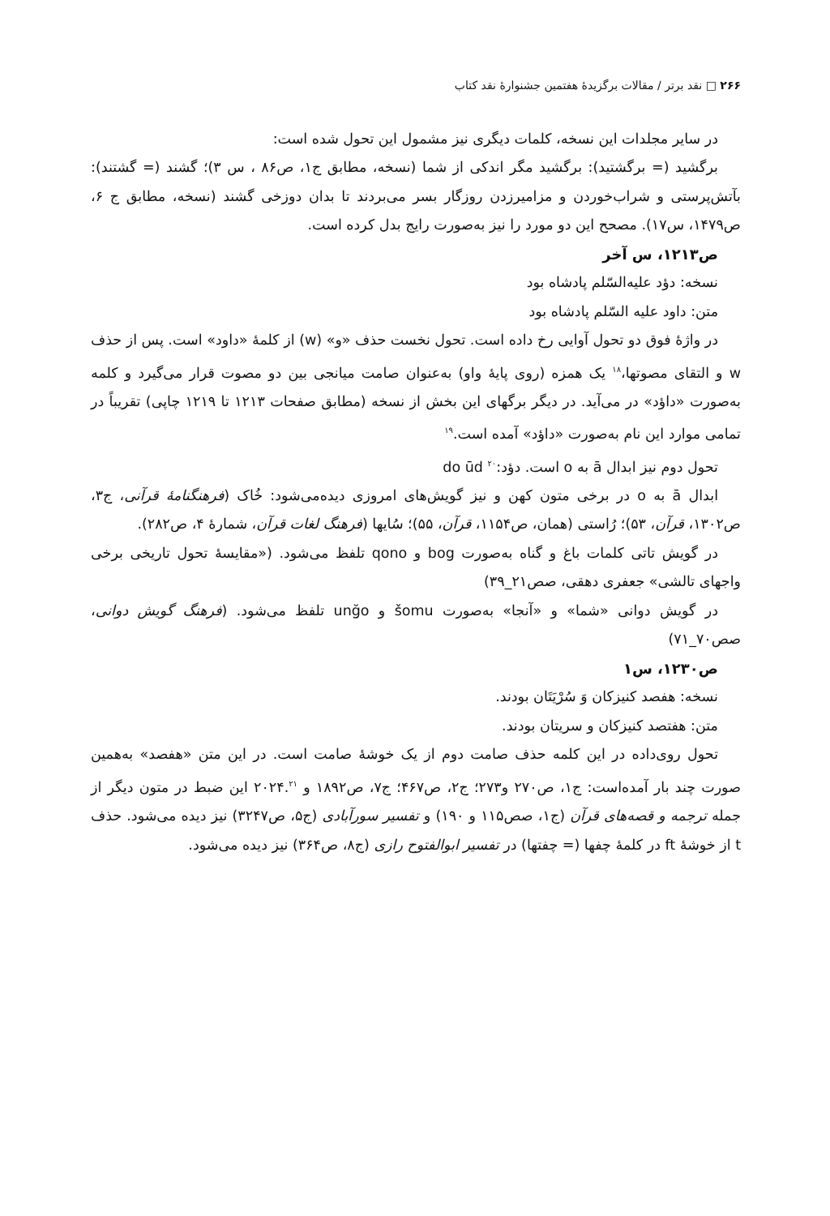۲۶۶ □ نقد برتر / مقالات برگزیدهٔ هفتمین جشنوارهٔ نقد کتاب
در سایر مجلدات این نسخه، کلمات دیگری نیز مشمول این تحول شده است:
برگشید (= برگشتید): برگشید مگر اندکی از شما (نسخه، مطابق ج۱، ص۸۶ ، س ۳)؛ گشند (= گشتند): بآتش‌پرستی و شراب‌خوردن و مزامیرزدن روزگار بسر می‌بردند تا بدان دوزخی گشند (نسخه، مطابق ج ۶، ص۱۴۷۹، س۱۷). مصحح این دو مورد را نیز به‌صورت رایج بدل کرده است.
ص۱۲۱۳، س آخر
نسخه: دؤد علیه‌السّلم پادشاه بود
متن: داود علیه السّلم پادشاه بود
در واژهٔ فوق دو تحول آوایی رخ داده است. تحول نخست حذف «و» (w) از کلمهٔ «داود» است. پس از حذف w و التقای مصوتها،<sup>۱۸</sup> یک همزه (روی پایهٔ واو) به‌عنوان صامت میانجی بین دو مصوت قرار می‌گیرد و کلمه به‌صورت «داؤد» در می‌آید. در دیگر برگهای این بخش از نسخه (مطابق صفحات ۱۲۱۳ تا ۱۲۱۹ چاپی) تقریباً در تمامی موارد این نام به‌صورت «داؤد» آمده است.<sup>۱۹</sup>
تحول دوم نیز ابدال ā به o است. دؤد:<sup>۲۰</sup> do ūd
ابدال ā به o در برخی متون کهن و نیز گویش‌های امروزی دیده‌می‌شود: خُاک (فرهنگنامهٔ قرآنی، ج۳، ص۱۳۰۲، قرآن، ۵۳)؛ رُاستی (همان، ص۱۱۵۴، قرآن، ۵۵)؛ سُایها (فرهنگ لغات قرآن، شمارهٔ ۴، ص۲۸۲).
در گویش تاتی کلمات باغ و گناه به‌صورت bog و qono تلفظ می‌شود. («مقایسهٔ تحول تاریخی برخی واجهای تالشی» جعفری دهقی، صص۲۱_۳۹)
در گویش دوانی «شما» و «آنجا» به‌صورت šomu و unğo تلفظ می‌شود. (فرهنگ گویش دوانی، صص۷۰_۷۱)
ص۱۲۳۰، س۱
نسخه: هفصد کنیزکان وَ سُرْیَتَان بودند.
متن: هفتصد کنیزکان و سریتان بودند.
تحول روی‌داده در این کلمه حذف صامت دوم از یک خوشهٔ صامت است. در این متن «هفصد» به‌همین صورت چند بار آمده‌است: ج۱، ص۲۷۰ و۲۷۳؛ ج۲، ص۴۶۷؛ ج۷، ص۱۸۹۲ و ۲۰۲۴.<sup>۲۱</sup> این ضبط در متون دیگر از جمله ترجمه و قصه‌های قرآن (ج۱، صص۱۱۵ و ۱۹۰) و تفسیر سورآبادی (ج۵، ص۳۲۴۷) نیز دیده می‌شود. حذف t از خوشهٔ ft در کلمهٔ چفها (= چفتها) در تفسیر ابوالفتوح رازی (ج۸، ص۳۶۴) نیز دیده می‌شود.